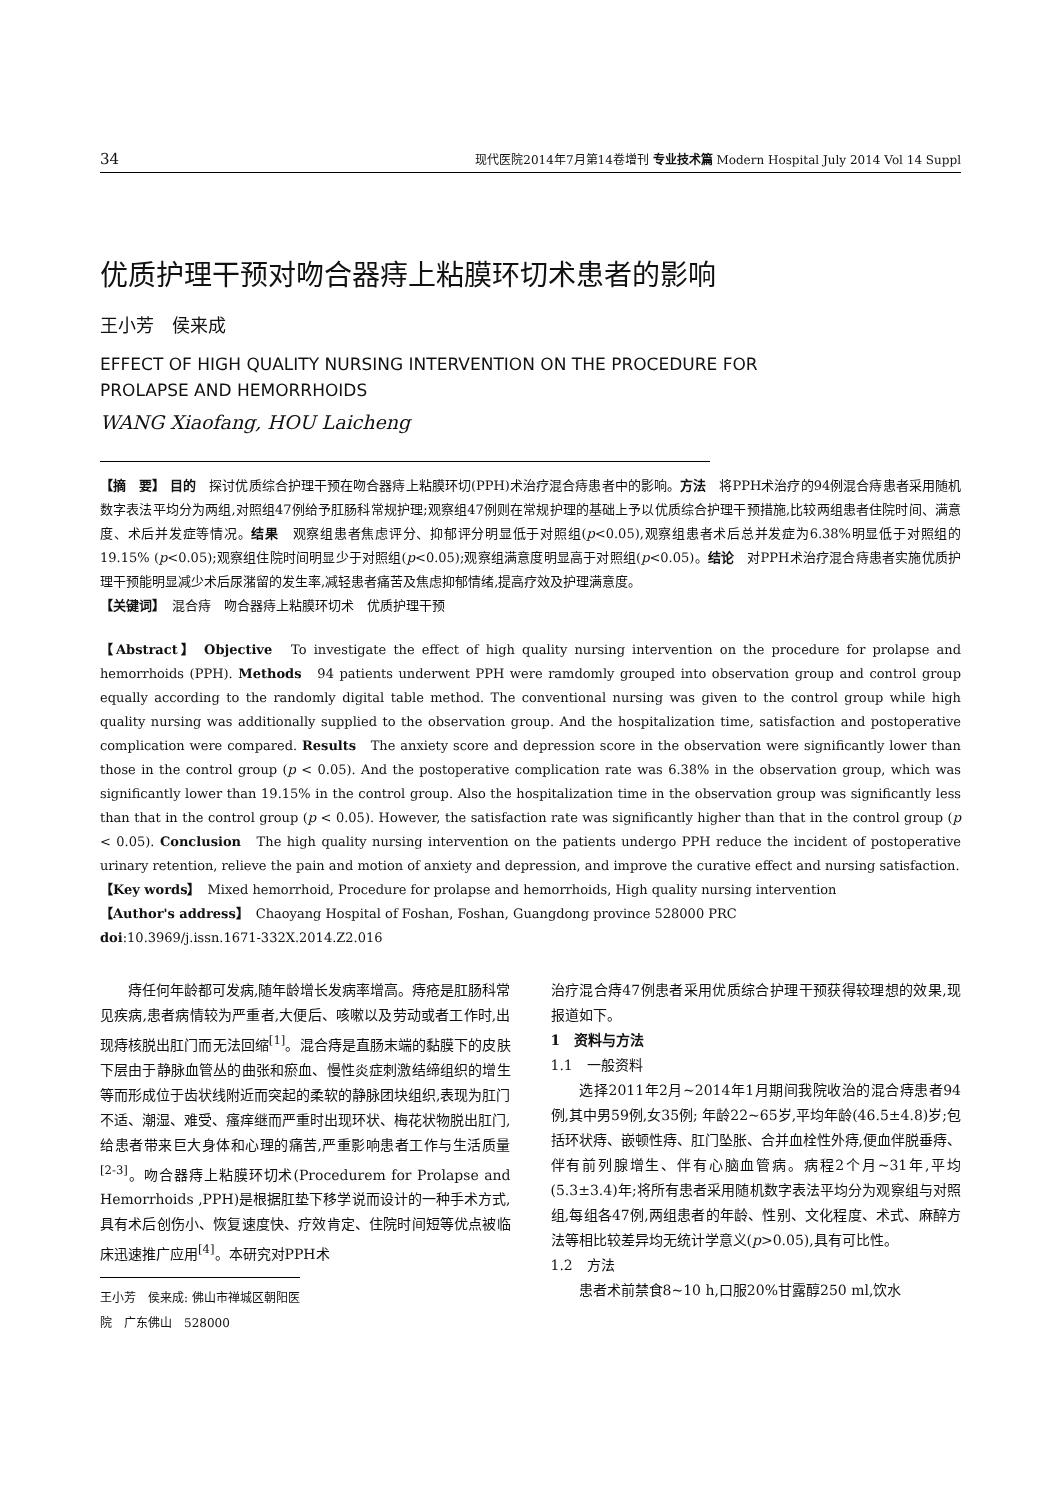34 现代医院2014年7月第14卷增刊 专业技术篇 Modern Hospital July 2014 Vol 14 Suppl
优质护理干预对吻合器痔上粘膜环切术患者的影响
王小芳　侯来成
EFFECT OF HIGH QUALITY NURSING INTERVENTION ON THE PROCEDURE FOR
PROLAPSE AND HEMORRHOIDS
WANG Xiaofang, HOU Laicheng
【摘　要】 目的　探讨优质综合护理干预在吻合器痔上粘膜环切(PPH)术治疗混合痔患者中的影响。方法　将PPH术治疗的94例混合痔患者采用随机数字表法平均分为两组,对照组47例给予肛肠科常规护理;观察组47例则在常规护理的基础上予以优质综合护理干预措施,比较两组患者住院时间、满意度、术后并发症等情况。结果　观察组患者焦虑评分、抑郁评分明显低于对照组(p<0.05),观察组患者术后总并发症为6.38%明显低于对照组的19.15% (p<0.05);观察组住院时间明显少于对照组(p<0.05);观察组满意度明显高于对照组(p<0.05)。结论　对PPH术治疗混合痔患者实施优质护理干预能明显减少术后尿潴留的发生率,减轻患者痛苦及焦虑抑郁情绪,提高疗效及护理满意度。
【关键词】　混合痔　吻合器痔上粘膜环切术　优质护理干预
【Abstract】 Objective　To investigate the effect of high quality nursing intervention on the procedure for prolapse and hemorrhoids (PPH). Methods　94 patients underwent PPH were ramdomly grouped into observation group and control group equally according to the randomly digital table method. The conventional nursing was given to the control group while high quality nursing was additionally supplied to the observation group. And the hospitalization time, satisfaction and postoperative complication were compared. Results　The anxiety score and depression score in the observation were significantly lower than those in the control group (p < 0.05). And the postoperative complication rate was 6.38% in the observation group, which was significantly lower than 19.15% in the control group. Also the hospitalization time in the observation group was significantly less than that in the control group (p < 0.05). However, the satisfaction rate was significantly higher than that in the control group (p < 0.05). Conclusion　The high quality nursing intervention on the patients undergo PPH reduce the incident of postoperative urinary retention, relieve the pain and motion of anxiety and depression, and improve the curative effect and nursing satisfaction.
【Key words】　Mixed hemorrhoid, Procedure for prolapse and hemorrhoids, High quality nursing intervention
【Author's address】　Chaoyang Hospital of Foshan, Foshan, Guangdong province 528000 PRC
doi:10.3969/j.issn.1671-332X.2014.Z2.016
　　痔任何年龄都可发病,随年龄增长发病率增高。痔疮是肛肠科常见疾病,患者病情较为严重者,大便后、咳嗽以及劳动或者工作时,出现痔核脱出肛门而无法回缩<sup>[1]</sup>。混合痔是直肠末端的黏膜下的皮肤下层由于静脉血管丛的曲张和瘀血、慢性炎症刺激结缔组织的增生等而形成位于齿状线附近而突起的柔软的静脉团块组织,表现为肛门不适、潮湿、难受、瘙痒继而严重时出现环状、梅花状物脱出肛门,给患者带来巨大身体和心理的痛苦,严重影响患者工作与生活质量<sup>[2-3]</sup>。吻合器痔上粘膜环切术(Procedurem for Prolapse and Hemorrhoids ,PPH)是根据肛垫下移学说而设计的一种手术方式,具有术后创伤小、恢复速度快、疗效肯定、住院时间短等优点被临床迅速推广应用<sup>[4]</sup>。本研究对PPH术
王小芳　侯来成: 佛山市禅城区朝阳医院　广东佛山　528000
治疗混合痔47例患者采用优质综合护理干预获得较理想的效果,现报道如下。
1　资料与方法
1.1　一般资料
　　选择2011年2月~2014年1月期间我院收治的混合痔患者94例,其中男59例,女35例; 年龄22~65岁,平均年龄(46.5±4.8)岁;包括环状痔、嵌顿性痔、肛门坠胀、合并血栓性外痔,便血伴脱垂痔、伴有前列腺增生、伴有心脑血管病。病程2个月~31年,平均(5.3±3.4)年;将所有患者采用随机数字表法平均分为观察组与对照组,每组各47例,两组患者的年龄、性别、文化程度、术式、麻醉方法等相比较差异均无统计学意义(p>0.05),具有可比性。
1.2　方法
　　患者术前禁食8~10 h,口服20%甘露醇250 ml,饮水